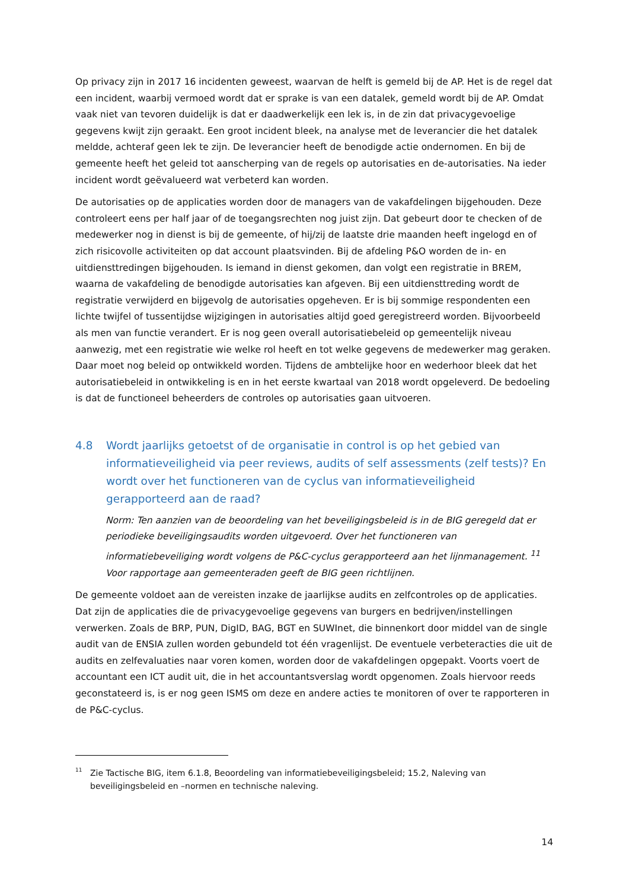Op privacy zijn in 2017 16 incidenten geweest, waarvan de helft is gemeld bij de AP. Het is de regel dat een incident, waarbij vermoed wordt dat er sprake is van een datalek, gemeld wordt bij de AP. Omdat vaak niet van tevoren duidelijk is dat er daadwerkelijk een lek is, in de zin dat privacygevoelige gegevens kwijt zijn geraakt. Een groot incident bleek, na analyse met de leverancier die het datalek meldde, achteraf geen lek te zijn. De leverancier heeft de benodigde actie ondernomen. En bij de gemeente heeft het geleid tot aanscherping van de regels op autorisaties en de-autorisaties. Na ieder incident wordt geëvalueerd wat verbeterd kan worden.
De autorisaties op de applicaties worden door de managers van de vakafdelingen bijgehouden. Deze controleert eens per half jaar of de toegangsrechten nog juist zijn. Dat gebeurt door te checken of de medewerker nog in dienst is bij de gemeente, of hij/zij de laatste drie maanden heeft ingelogd en of zich risicovolle activiteiten op dat account plaatsvinden. Bij de afdeling P&O worden de in- en uitdiensttredingen bijgehouden. Is iemand in dienst gekomen, dan volgt een registratie in BREM, waarna de vakafdeling de benodigde autorisaties kan afgeven. Bij een uitdiensttreding wordt de registratie verwijderd en bijgevolg de autorisaties opgeheven. Er is bij sommige respondenten een lichte twijfel of tussentijdse wijzigingen in autorisaties altijd goed geregistreerd worden. Bijvoorbeeld als men van functie verandert. Er is nog geen overall autorisatiebeleid op gemeentelijk niveau aanwezig, met een registratie wie welke rol heeft en tot welke gegevens de medewerker mag geraken. Daar moet nog beleid op ontwikkeld worden. Tijdens de ambtelijke hoor en wederhoor bleek dat het autorisatiebeleid in ontwikkeling is en in het eerste kwartaal van 2018 wordt opgeleverd. De bedoeling is dat de functioneel beheerders de controles op autorisaties gaan uitvoeren.
4.8 Wordt jaarlijks getoetst of de organisatie in control is op het gebied van informatieveiligheid via peer reviews, audits of self assessments (zelf tests)? En wordt over het functioneren van de cyclus van informatieveiligheid gerapporteerd aan de raad?
Norm: Ten aanzien van de beoordeling van het beveiligingsbeleid is in de BIG geregeld dat er periodieke beveiligingsaudits worden uitgevoerd. Over het functioneren van informatiebeveiliging wordt volgens de P&C-cyclus gerapporteerd aan het lijnmanagement. <sup>11</sup> Voor rapportage aan gemeenteraden geeft de BIG geen richtlijnen.
De gemeente voldoet aan de vereisten inzake de jaarlijkse audits en zelfcontroles op de applicaties. Dat zijn de applicaties die de privacygevoelige gegevens van burgers en bedrijven/instellingen verwerken. Zoals de BRP, PUN, DigID, BAG, BGT en SUWInet, die binnenkort door middel van de single audit van de ENSIA zullen worden gebundeld tot één vragenlijst. De eventuele verbeteracties die uit de audits en zelfevaluaties naar voren komen, worden door de vakafdelingen opgepakt. Voorts voert de accountant een ICT audit uit, die in het accountantsverslag wordt opgenomen. Zoals hiervoor reeds geconstateerd is, is er nog geen ISMS om deze en andere acties te monitoren of over te rapporteren in de P&C-cyclus.
<sup>11</sup> Zie Tactische BIG, item 6.1.8, Beoordeling van informatiebeveiligingsbeleid; 15.2, Naleving van beveiligingsbeleid en –normen en technische naleving.
14